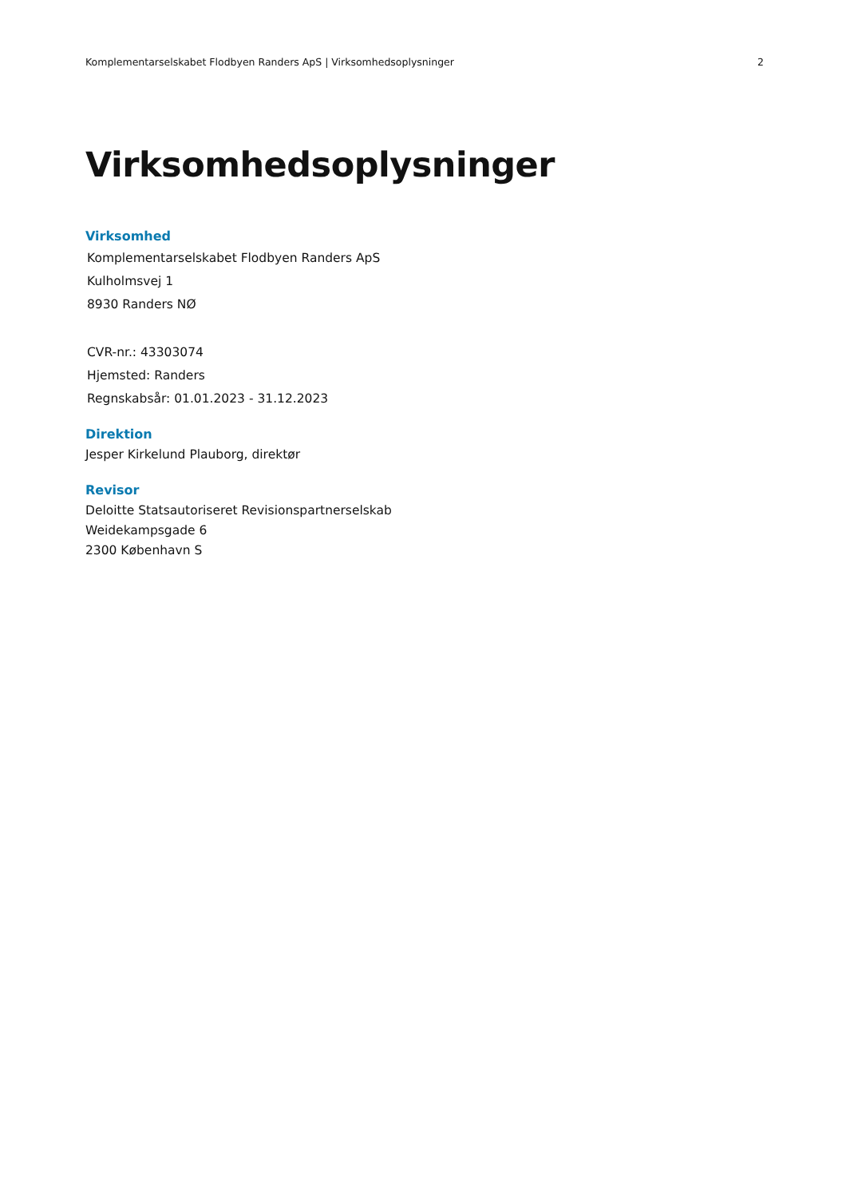Komplementarselskabet Flodbyen Randers ApS | Virksomhedsoplysninger 2
Virksomhedsoplysninger
Virksomhed
Komplementarselskabet Flodbyen Randers ApS
Kulholmsvej 1
8930 Randers NØ
CVR-nr.: 43303074
Hjemsted: Randers
Regnskabsår: 01.01.2023 - 31.12.2023
Direktion
Jesper Kirkelund Plauborg, direktør
Revisor
Deloitte Statsautoriseret Revisionspartnerselskab
Weidekampsgade 6
2300 København S